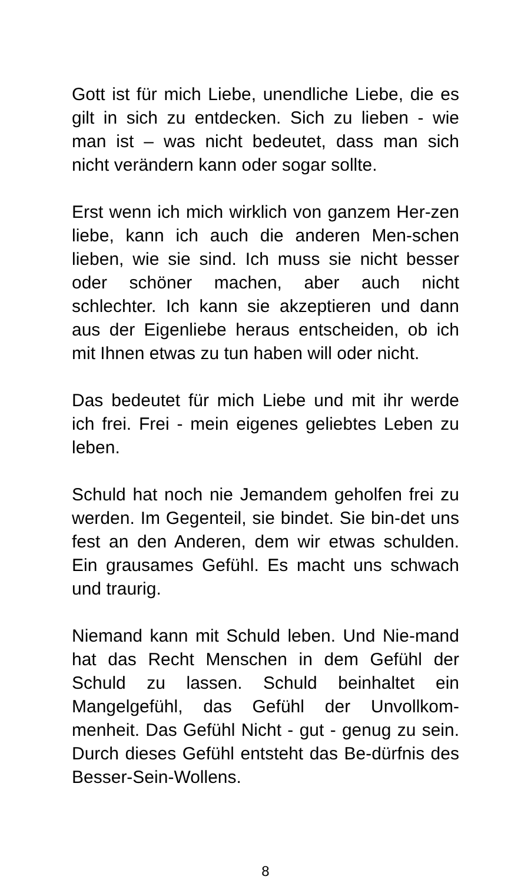Gott ist für mich Liebe, unendliche Liebe, die es gilt in sich zu entdecken. Sich zu lieben - wie man ist – was nicht bedeutet, dass man sich nicht verändern kann oder sogar sollte.
Erst wenn ich mich wirklich von ganzem Her-zen liebe, kann ich auch die anderen Men-schen lieben, wie sie sind. Ich muss sie nicht besser oder schöner machen, aber auch nicht schlechter. Ich kann sie akzeptieren und dann aus der Eigenliebe heraus entscheiden, ob ich mit Ihnen etwas zu tun haben will oder nicht.
Das bedeutet für mich Liebe und mit ihr werde ich frei. Frei - mein eigenes geliebtes Leben zu leben.
Schuld hat noch nie Jemandem geholfen frei zu werden. Im Gegenteil, sie bindet. Sie bin-det uns fest an den Anderen, dem wir etwas schulden. Ein grausames Gefühl. Es macht uns schwach und traurig.
Niemand kann mit Schuld leben. Und Nie-mand hat das Recht Menschen in dem Gefühl der Schuld zu lassen. Schuld beinhaltet ein Mangelgefühl, das Gefühl der Unvollkom-menheit. Das Gefühl Nicht - gut - genug zu sein. Durch dieses Gefühl entsteht das Be-dürfnis des Besser-Sein-Wollens.
8